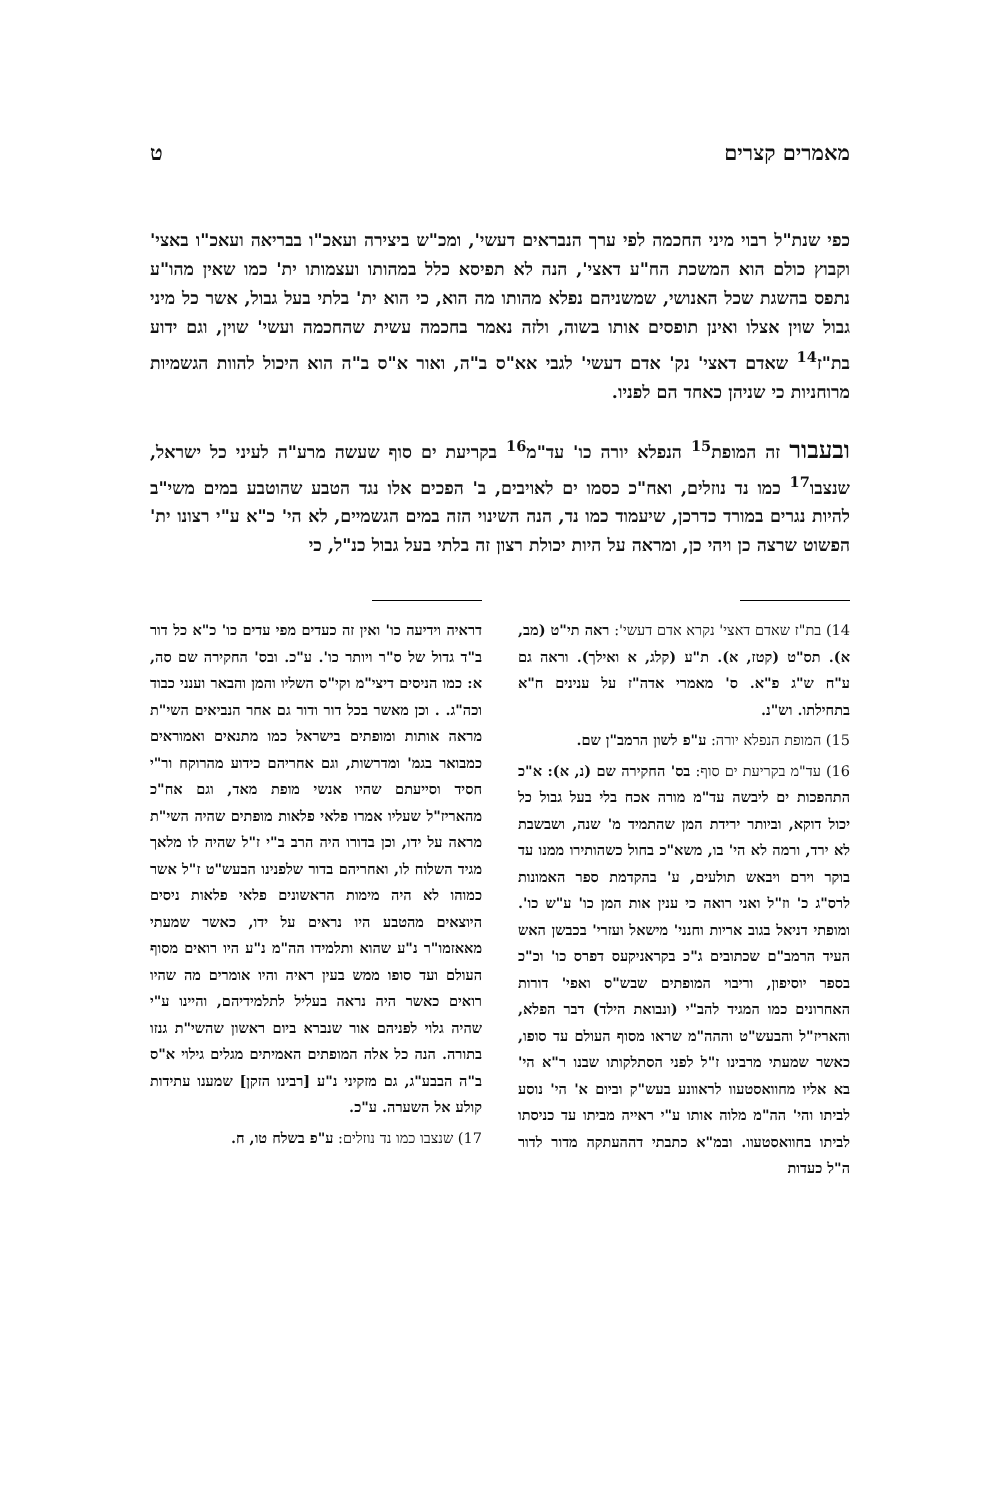מאמרים קצרים ט
כפי שנת"ל רבוי מיני החכמה לפי ערך הנבראים דעשי', ומכ"ש ביצירה ועאכ"ו בבריאה ועאכ"ו באצי' וקבוץ כולם הוא המשכת הח"ע דאצי', הנה לא תפיסא כלל במהותו ועצמותו ית' כמו שאין מהו"ע נתפס בהשגת שכל האנושי, שמשניהם נפלא מהותו מה הוא, כי הוא ית' בלתי בעל גבול, אשר כל מיני גבול שוין אצלו ואינן תופסים אותו בשוה, ולזה נאמר בחכמה עשית שהחכמה ועשי' שוין, וגם ידוע בת"ז<sup>14</sup> שאדם דאצי' נק' אדם דעשי' לגבי אא"ס ב"ה, ואור א"ס ב"ה הוא היכול להוות הגשמיות מרוחניות כי שניהן כאחד הם לפניו.
ובעבור זה המופת<sup>15</sup> הנפלא יורה כו' עד"מ<sup>16</sup> בקריעת ים סוף שעשה מרע"ה לעיני כל ישראל, שנצבו<sup>17</sup> כמו נד נוזלים, ואח"כ כסמו ים לאויבים, ב' הפכים אלו נגד הטבע שהוטבע במים משי"ב להיות נגרים במורד כדרכן, שיעמוד כמו נד, הנה השינוי הזה במים הגשמיים, לא הי' כ"א ע"י רצונו ית' הפשוט שרצה כן ויהי כן, ומראה על היות יכולת רצון זה בלתי בעל גבול כנ"ל, כי
14) בת"ז שאדם דאצי' נקרא אדם דעשי': ראה תי"ט (מב, א). תס"ט (קטז, א). ת"ע (קלג, א ואילך). וראה גם ע"ח ש"ג פ"א. ס' מאמרי אדה"ז על ענינים ח"א בתחילתו. וש"נ.
15) המופת הנפלא יורה: ע"פ לשון הרמב"ן שם.
16) עד"מ בקריעת ים סוף: בס' החקירה שם (נ, א): א"כ התהפכות ים ליבשה עד"מ מורה אכח בלי בעל גבול כל יכול דוקא, וביותר ירידת המן שהתמיד מ' שנה, ושבשבת לא ירד, ורמה לא הי' בו, משא"כ בחול כשהותירו ממנו עד בוקר וירם ויבאש תולעים, ע' בהקדמת ספר האמונות לרס"ג כ' וז"ל ואני רואה כי ענין אות המן כו' ע"ש כו'. ומופתי דניאל בגוב אריות וחנני' מישאל ועזרי' בכבשן האש העיד הרמב"ם שכתובים ג"כ בקראניקעס דפרס כו' וכ"כ בספר יוסיפון, וריבוי המופתים שבש"ס ואפי' דורות האחרונים כמו המגיד להב"י (ונבואת הילד) דבר הפלא, והאריז"ל והבעש"ט וההה"מ שראו מסוף העולם עד סופו, כאשר שמעתי מרבינו ז"ל לפני הסתלקותו שבנו ר"א הי' בא אליו מחוואסטעוו לראוונע בעש"ק וביום א' הי' נוסע לביתו והי' הה"מ מלוה אותו ע"י ראייה מביתו עד כניסתו לביתו בחוואסטעוו. ובמ"א כתבתי דההעתקה מדור לדור ה"ל כעדות
דראיה וידיעה כו' ואין זה כעדים מפי עדים כו' כ"א כל דור ב"ד גדול של ס"ר ויותר כו'. ע"כ. ובס' החקירה שם סה, א: כמו הניסים דיצי"מ וקי"ס השליו והמן והבאר וענני כבוד וכה"ג. . וכן מאשר בכל דור ודור גם אחר הנביאים השי"ת מראה אותות ומופתים בישראל כמו מתנאים ואמוראים כמבואר בגמ' ומדרשות, וגם אחריהם כידוע מהרוקח ור"י חסיד וסייעתם שהיו אנשי מופת מאד, וגם אח"כ מהאריז"ל שעליו אמרו פלאי פלאות מופתים שהיה השי"ת מראה על ידו, וכן בדורו היה הרב ב"י ז"ל שהיה לו מלאך מגיד השלוח לו, ואחריהם בדור שלפנינו הבעש"ט ז"ל אשר כמוהו לא היה מימות הראשונים פלאי פלאות ניסים היוצאים מהטבע היו נראים על ידו, כאשר שמעתי מאאזמו"ר נ"ע שהוא ותלמידו הה"מ נ"ע היו רואים מסוף העולם ועד סופו ממש בעין ראיה והיו אומרים מה שהיו רואים כאשר היה נראה בעליל לתלמידיהם, והיינו ע"י שהיה גלוי לפניהם אור שנברא ביום ראשון שהשי"ת גנזו בתורה. הנה כל אלה המופתים האמיתים מגלים גילוי א"ס ב"ה הבבע"ג, גם מזקיני נ"ע [רבינו הזקן] שמענו עתידות קולע אל השערה. ע"כ.
17) שנצבו כמו נד נוזלים: ע"פ בשלח טו, ח.